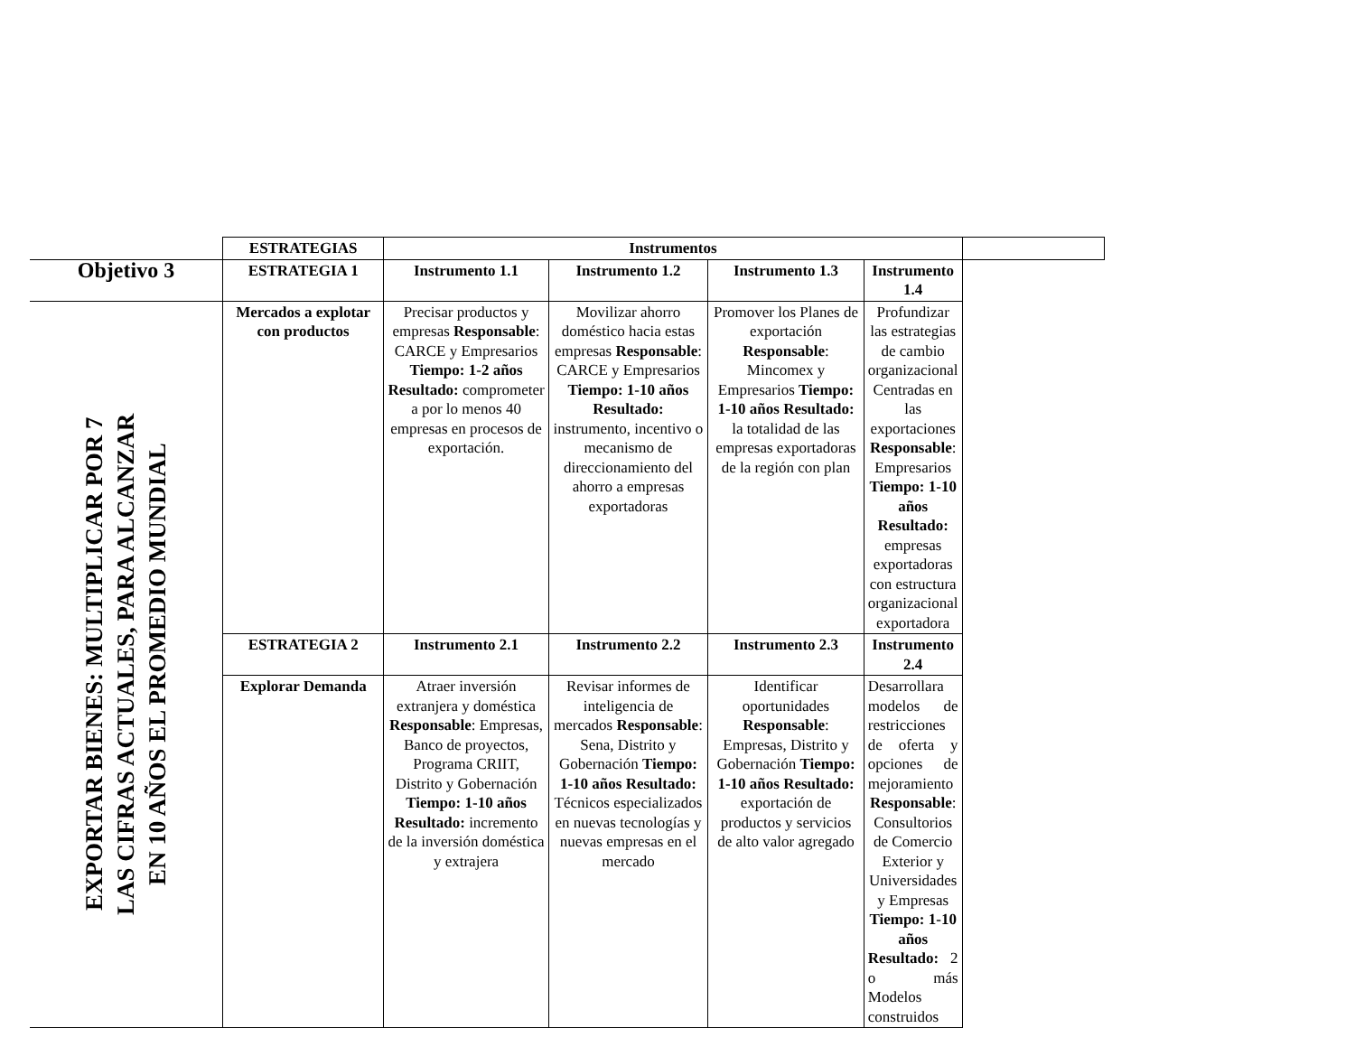| | ESTRATEGIAS | Instrumentos | | | | |
| Objetivo 3 | ESTRATEGIA 1 | Instrumento 1.1 | Instrumento 1.2 | Instrumento 1.3 | Instrumento 1.4 | |
| EXPORTAR BIENES: MULTIPLICAR POR 7 LAS CIFRAS ACTUALES, PARA ALCANZAR EN 10 AÑOS EL PROMEDIO MUNDIAL | Mercados a explotar con productos | Precisar productos y empresas Responsable : CARCE y Empresarios Tiempo: 1-2 años Resultado: comprometer a por lo menos 40 empresas en procesos de exportación. | Movilizar ahorro doméstico hacia estas empresas Responsable : CARCE y Empresarios Tiempo: 1-10 años Resultado: instrumento, incentivo o mecanismo de direccionamiento del ahorro a empresas exportadoras | Promover los Planes de exportación Responsable : Mincomex y Empresarios Tiempo: 1-10 años Resultado: la totalidad de las empresas exportadoras de la región con plan | Profundizar las estrategias de cambio organizacional Centradas en las exportaciones Responsable : Empresarios Tiempo: 1-10 años Resultado: empresas exportadoras con estructura organizacional exportadora | |
| | ESTRATEGIA 2 | Instrumento 2.1 | Instrumento 2.2 | Instrumento 2.3 | Instrumento 2.4 | |
| | Explorar Demanda | Atraer inversión extranjera y doméstica Responsable : Empresas, Banco de proyectos, Programa CRIIT, Distrito y Gobernación Tiempo: 1-10 años Resultado: incremento de la inversión doméstica y extrajera | Revisar informes de inteligencia de mercados Responsable : Sena, Distrito y Gobernación Tiempo: 1-10 años Resultado: Técnicos especializados en nuevas tecnologías y nuevas empresas en el mercado | Identificar oportunidades Responsable : Empresas, Distrito y Gobernación Tiempo: 1-10 años Resultado: exportación de productos y servicios de alto valor agregado | Desarrollara modelos de restricciones de oferta y opciones de mejoramiento Responsable : Consultorios de Comercio Exterior y Universidades y Empresas Tiempo: 1-10 años Resultado: 2 o más Modelos construidos | |